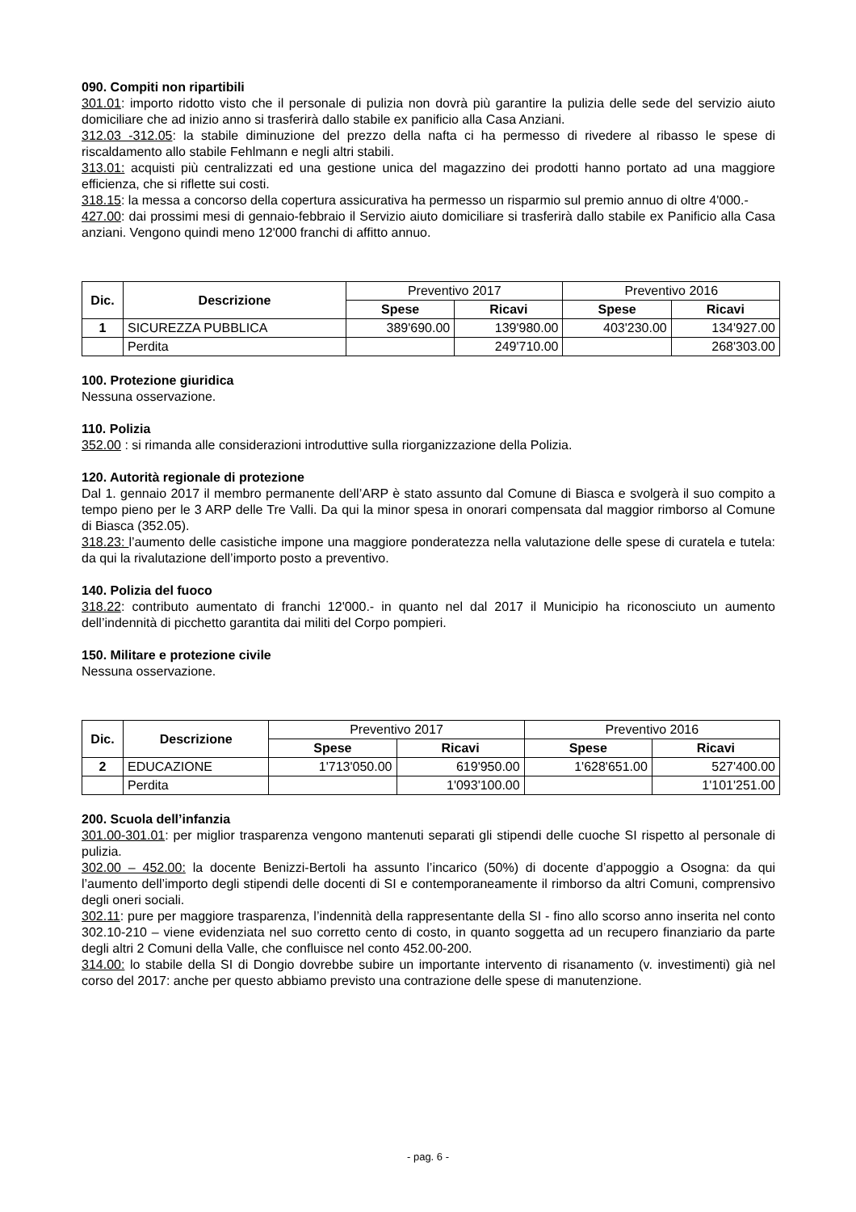090. Compiti non ripartibili
301.01: importo ridotto visto che il personale di pulizia non dovrà più garantire la pulizia delle sede del servizio aiuto domiciliare che ad inizio anno si trasferirà dallo stabile ex panificio alla Casa Anziani.
312.03 -312.05: la stabile diminuzione del prezzo della nafta ci ha permesso di rivedere al ribasso le spese di riscaldamento allo stabile Fehlmann e negli altri stabili.
313.01: acquisti più centralizzati ed una gestione unica del magazzino dei prodotti hanno portato ad una maggiore efficienza, che si riflette sui costi.
318.15: la messa a concorso della copertura assicurativa ha permesso un risparmio sul premio annuo di oltre 4'000.-
427.00: dai prossimi mesi di gennaio-febbraio il Servizio aiuto domiciliare si trasferirà dallo stabile ex Panificio alla Casa anziani. Vengono quindi meno 12'000 franchi di affitto annuo.
| Dic. | Descrizione | Preventivo 2017 | | Preventivo 2016 | |
| --- | --- | --- | --- | --- | --- |
| | | Spese | Ricavi | Spese | Ricavi |
| 1 | SICUREZZA PUBBLICA | 389'690.00 | 139'980.00 | 403'230.00 | 134'927.00 |
| | Perdita | | 249'710.00 | | 268'303.00 |
100. Protezione giuridica
Nessuna osservazione.
110. Polizia
352.00 : si rimanda alle considerazioni introduttive sulla riorganizzazione della Polizia.
120. Autorità regionale di protezione
Dal 1. gennaio 2017 il membro permanente dell’ARP è stato assunto dal Comune di Biasca e svolgerà il suo compito a tempo pieno per le 3 ARP delle Tre Valli. Da qui la minor spesa in onorari compensata dal maggior rimborso al Comune di Biasca (352.05).
318.23: l’aumento delle casistiche impone una maggiore ponderatezza nella valutazione delle spese di curatela e tutela: da qui la rivalutazione dell’importo posto a preventivo.
140. Polizia del fuoco
318.22: contributo aumentato di franchi 12'000.- in quanto nel dal 2017 il Municipio ha riconosciuto un aumento dell’indennità di picchetto garantita dai militi del Corpo pompieri.
150. Militare e protezione civile
Nessuna osservazione.
| Dic. | Descrizione | Preventivo 2017 | | Preventivo 2016 | |
| --- | --- | --- | --- | --- | --- |
| | | Spese | Ricavi | Spese | Ricavi |
| 2 | EDUCAZIONE | 1'713'050.00 | 619'950.00 | 1'628'651.00 | 527'400.00 |
| | Perdita | | 1'093'100.00 | | 1'101'251.00 |
200. Scuola dell’infanzia
301.00-301.01: per miglior trasparenza vengono mantenuti separati gli stipendi delle cuoche SI rispetto al personale di pulizia.
302.00 – 452.00: la docente Benizzi-Bertoli ha assunto l’incarico (50%) di docente d’appoggio a Osogna: da qui l’aumento dell’importo degli stipendi delle docenti di SI e contemporaneamente il rimborso da altri Comuni, comprensivo degli oneri sociali.
302.11: pure per maggiore trasparenza, l’indennità della rappresentante della SI - fino allo scorso anno inserita nel conto 302.10-210 – viene evidenziata nel suo corretto cento di costo, in quanto soggetta ad un recupero finanziario da parte degli altri 2 Comuni della Valle, che confluisce nel conto 452.00-200.
314.00: lo stabile della SI di Dongio dovrebbe subire un importante intervento di risanamento (v. investimenti) già nel corso del 2017: anche per questo abbiamo previsto una contrazione delle spese di manutenzione.
- pag. 6 -